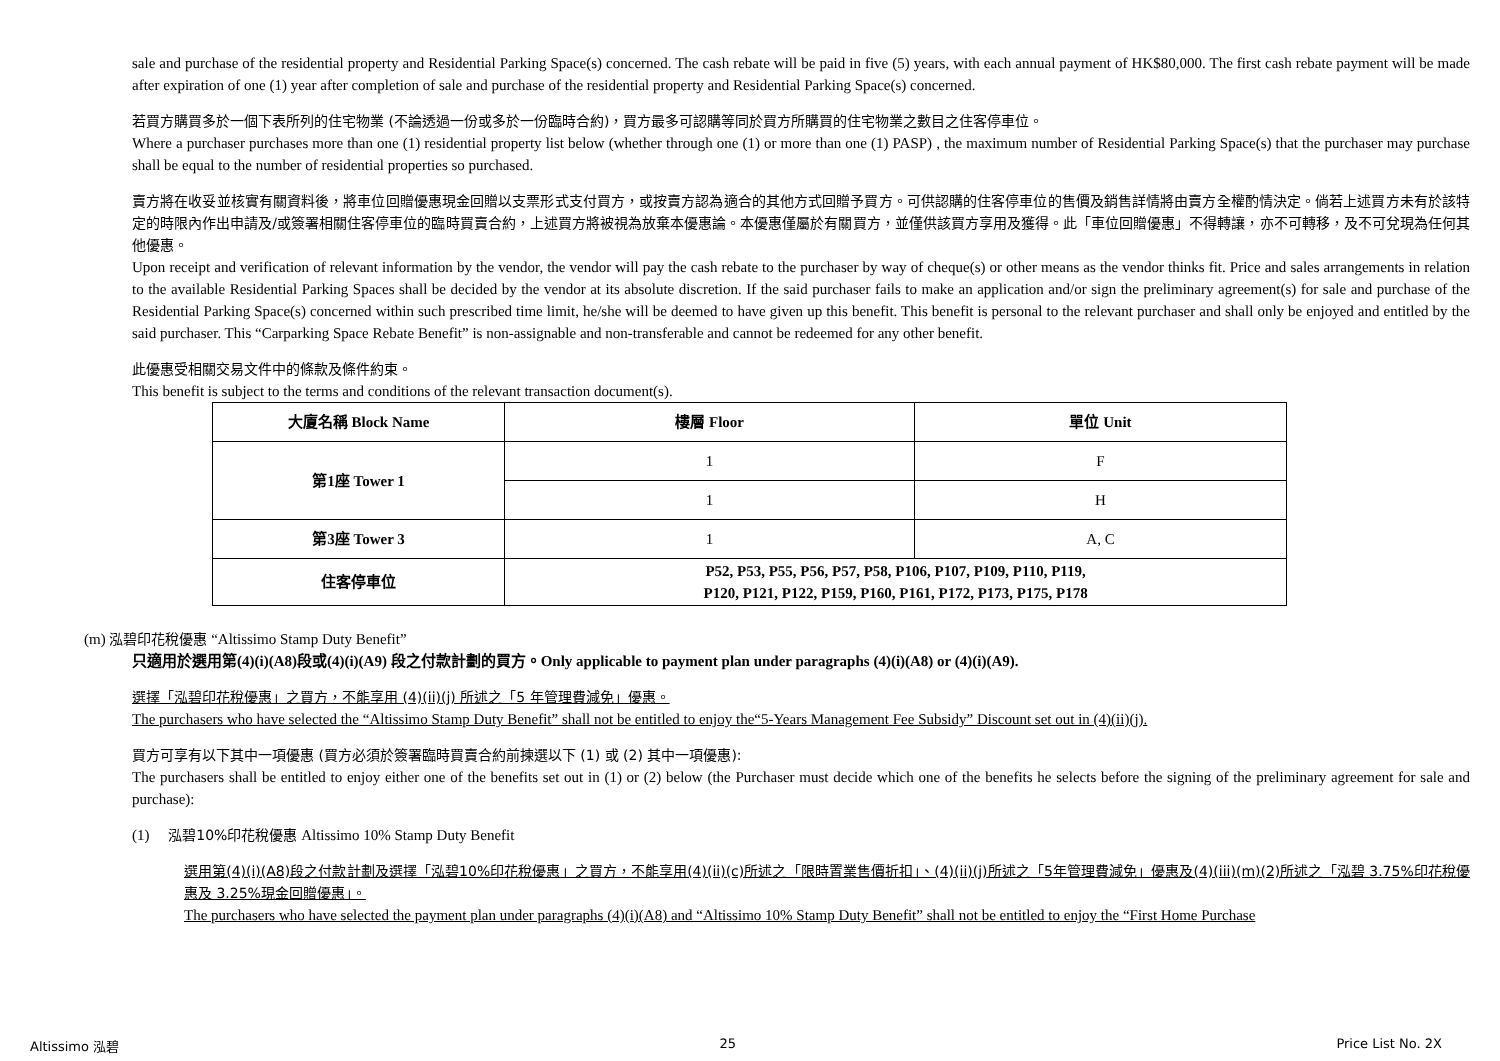sale and purchase of the residential property and Residential Parking Space(s) concerned. The cash rebate will be paid in five (5) years, with each annual payment of HK$80,000. The first cash rebate payment will be made after expiration of one (1) year after completion of sale and purchase of the residential property and Residential Parking Space(s) concerned.
若買方購買多於一個下表所列的住宅物業 (不論透過一份或多於一份臨時合約)，買方最多可認購等同於買方所購買的住宅物業之數目之住客停車位。
Where a purchaser purchases more than one (1) residential property list below (whether through one (1) or more than one (1) PASP) , the maximum number of Residential Parking Space(s) that the purchaser may purchase shall be equal to the number of residential properties so purchased.
賣方將在收妥並核實有關資料後，將車位回贈優惠現金回贈以支票形式支付買方，或按賣方認為適合的其他方式回贈予買方。可供認購的住客停車位的售價及銷售詳情將由賣方全權酌情決定。倘若上述買方未有於該特定的時限內作出申請及/或簽署相關住客停車位的臨時買賣合約，上述買方將被視為放棄本優惠論。本優惠僅屬於有關買方，並僅供該買方享用及獲得。此「車位回贈優惠」不得轉讓，亦不可轉移，及不可兌現為任何其他優惠。
Upon receipt and verification of relevant information by the vendor, the vendor will pay the cash rebate to the purchaser by way of cheque(s) or other means as the vendor thinks fit. Price and sales arrangements in relation to the available Residential Parking Spaces shall be decided by the vendor at its absolute discretion. If the said purchaser fails to make an application and/or sign the preliminary agreement(s) for sale and purchase of the Residential Parking Space(s) concerned within such prescribed time limit, he/she will be deemed to have given up this benefit. This benefit is personal to the relevant purchaser and shall only be enjoyed and entitled by the said purchaser. This “Carparking Space Rebate Benefit” is non-assignable and non-transferable and cannot be redeemed for any other benefit.
此優惠受相關交易文件中的條款及條件約束。
This benefit is subject to the terms and conditions of the relevant transaction document(s).
| 大廈名稱 Block Name | 樓層 Floor | 單位 Unit |
| --- | --- | --- |
| 第1座 Tower 1 | 1 | F |
| | 1 | H |
| 第3座 Tower 3 | 1 | A, C |
| 住客停車位 | P52, P53, P55, P56, P57, P58, P106, P107, P109, P110, P119, P120, P121, P122, P159, P160, P161, P172, P173, P175, P178 | |
(m) 泓碧印花稅優惠 “Altissimo Stamp Duty Benefit”
只適用於選用第(4)(i)(A8)段或(4)(i)(A9) 段之付款計劃的買方。Only applicable to payment plan under paragraphs (4)(i)(A8) or (4)(i)(A9).
選擇「泓碧印花稅優惠」之買方，不能享用 (4)(ii)(j) 所述之「5 年管理費減免」優惠。
The purchasers who have selected the “Altissimo Stamp Duty Benefit” shall not be entitled to enjoy the“5-Years Management Fee Subsidy” Discount set out in (4)(ii)(j).
買方可享有以下其中一項優惠 (買方必須於簽署臨時買賣合約前揀選以下 (1) 或 (2) 其中一項優惠):
The purchasers shall be entitled to enjoy either one of the benefits set out in (1) or (2) below (the Purchaser must decide which one of the benefits he selects before the signing of the preliminary agreement for sale and purchase):
(1) 泓碧10%印花稅優惠 Altissimo 10% Stamp Duty Benefit
選用第(4)(i)(A8)段之付款計劃及選擇「泓碧10%印花稅優惠」之買方，不能享用(4)(ii)(c)所述之「限時置業售價折扣」、(4)(ii)(j)所述之「5年管理費減免」優惠及(4)(iii)(m)(2)所述之「泓碧 3.75%印花稅優惠及 3.25%現金回贈優惠」。
The purchasers who have selected the payment plan under paragraphs (4)(i)(A8) and “Altissimo 10% Stamp Duty Benefit” shall not be entitled to enjoy the “First Home Purchase
Altissimo 泓碧 25 Price List No. 2X